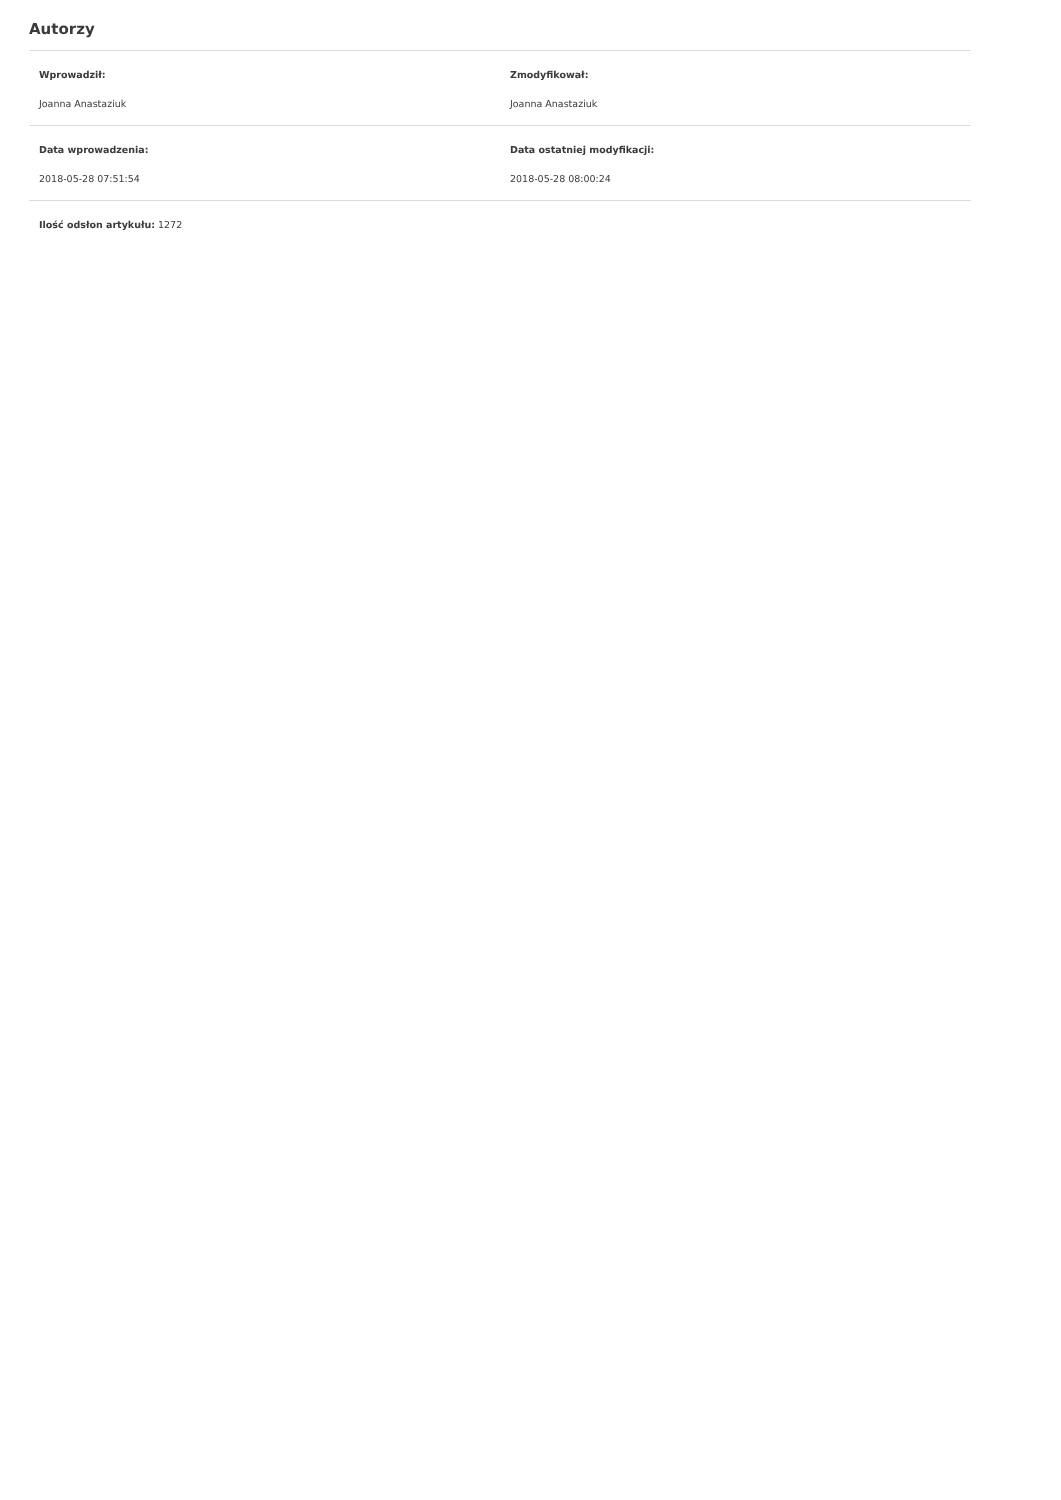Autorzy
Wprowadził:
Joanna Anastaziuk
Zmodyfikował:
Joanna Anastaziuk
Data wprowadzenia:
2018-05-28 07:51:54
Data ostatniej modyfikacji:
2018-05-28 08:00:24
Ilość odsłon artykułu: 1272